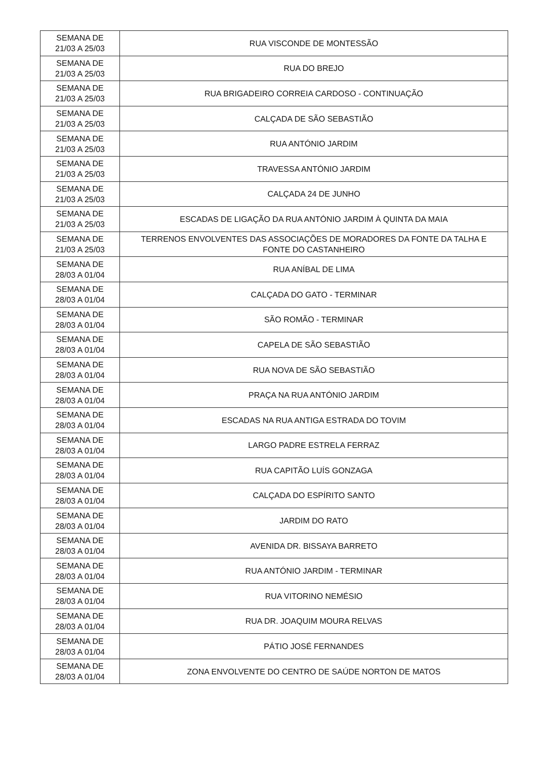| SEMANA DE 21/03 A 25/03 | RUA VISCONDE DE MONTESSÃO |
| SEMANA DE 21/03 A 25/03 | RUA DO BREJO |
| SEMANA DE 21/03 A 25/03 | RUA BRIGADEIRO CORREIA CARDOSO - CONTINUAÇÃO |
| SEMANA DE 21/03 A 25/03 | CALÇADA DE SÃO SEBASTIÃO |
| SEMANA DE 21/03 A 25/03 | RUA ANTÓNIO JARDIM |
| SEMANA DE 21/03 A 25/03 | TRAVESSA ANTÓNIO JARDIM |
| SEMANA DE 21/03 A 25/03 | CALÇADA 24 DE JUNHO |
| SEMANA DE 21/03 A 25/03 | ESCADAS DE LIGAÇÃO DA RUA ANTÓNIO JARDIM À QUINTA DA MAIA |
| SEMANA DE 21/03 A 25/03 | TERRENOS ENVOLVENTES DAS ASSOCIAÇÕES DE MORADORES DA FONTE DA TALHA E FONTE DO CASTANHEIRO |
| SEMANA DE 28/03 A 01/04 | RUA ANÍBAL DE LIMA |
| SEMANA DE 28/03 A 01/04 | CALÇADA DO GATO - TERMINAR |
| SEMANA DE 28/03 A 01/04 | SÃO ROMÃO - TERMINAR |
| SEMANA DE 28/03 A 01/04 | CAPELA DE SÃO SEBASTIÃO |
| SEMANA DE 28/03 A 01/04 | RUA NOVA DE SÃO SEBASTIÃO |
| SEMANA DE 28/03 A 01/04 | PRAÇA NA RUA ANTÓNIO JARDIM |
| SEMANA DE 28/03 A 01/04 | ESCADAS NA RUA ANTIGA ESTRADA DO TOVIM |
| SEMANA DE 28/03 A 01/04 | LARGO PADRE ESTRELA FERRAZ |
| SEMANA DE 28/03 A 01/04 | RUA CAPITÃO LUÍS GONZAGA |
| SEMANA DE 28/03 A 01/04 | CALÇADA DO ESPÍRITO SANTO |
| SEMANA DE 28/03 A 01/04 | JARDIM DO RATO |
| SEMANA DE 28/03 A 01/04 | AVENIDA DR. BISSAYA BARRETO |
| SEMANA DE 28/03 A 01/04 | RUA ANTÓNIO JARDIM - TERMINAR |
| SEMANA DE 28/03 A 01/04 | RUA VITORINO NEMÉSIO |
| SEMANA DE 28/03 A 01/04 | RUA DR. JOAQUIM MOURA RELVAS |
| SEMANA DE 28/03 A 01/04 | PÁTIO JOSÉ FERNANDES |
| SEMANA DE 28/03 A 01/04 | ZONA ENVOLVENTE DO CENTRO DE SAÚDE NORTON DE MATOS |